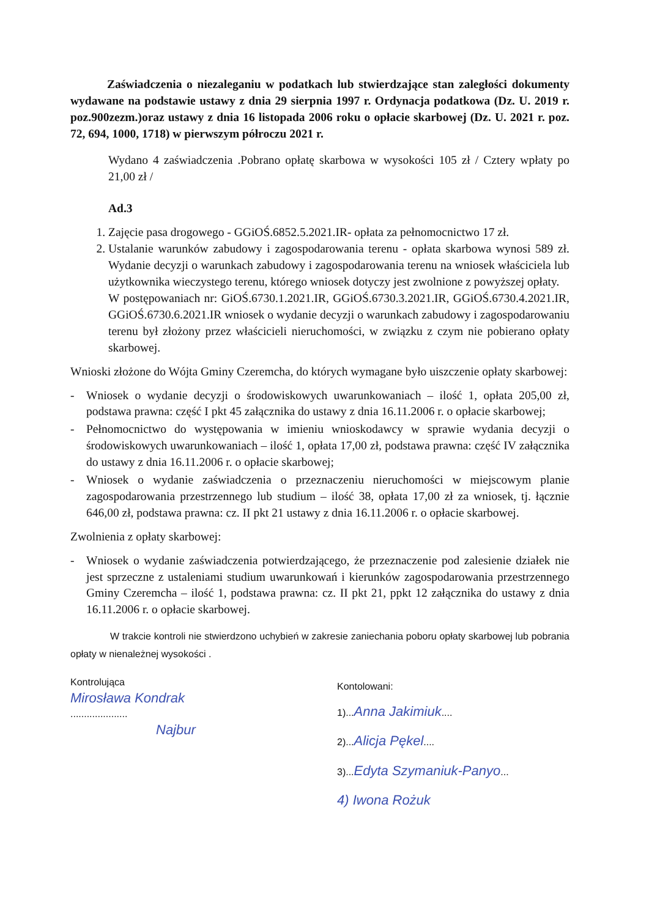Zaświadczenia o niezaleganiu w podatkach lub stwierdzające stan zaległości dokumenty wydawane na podstawie ustawy z dnia 29 sierpnia 1997 r. Ordynacja podatkowa (Dz. U. 2019 r. poz.900zezm.)oraz ustawy z dnia 16 listopada 2006 roku o opłacie skarbowej (Dz. U. 2021 r. poz. 72, 694, 1000, 1718) w pierwszym półroczu 2021 r.
Wydano 4 zaświadczenia .Pobrano opłatę skarbowa w wysokości 105 zł / Cztery wpłaty po 21,00 zł /
Ad.3
1. Zajęcie pasa drogowego - GGiOŚ.6852.5.2021.IR- opłata za pełnomocnictwo 17 zł.
2. Ustalanie warunków zabudowy i zagospodarowania terenu - opłata skarbowa wynosi 589 zł. Wydanie decyzji o warunkach zabudowy i zagospodarowania terenu na wniosek właściciela lub użytkownika wieczystego terenu, którego wniosek dotyczy jest zwolnione z powyższej opłaty.
W postępowaniach nr: GiOŚ.6730.1.2021.IR, GGiOŚ.6730.3.2021.IR, GGiOŚ.6730.4.2021.IR, GGiOŚ.6730.6.2021.IR wniosek o wydanie decyzji o warunkach zabudowy i zagospodarowaniu terenu był złożony przez właścicieli nieruchomości, w związku z czym nie pobierano opłaty skarbowej.
Wnioski złożone do Wójta Gminy Czeremcha, do których wymagane było uiszczenie opłaty skarbowej:
- Wniosek o wydanie decyzji o środowiskowych uwarunkowaniach – ilość 1, opłata 205,00 zł, podstawa prawna: część I pkt 45 załącznika do ustawy z dnia 16.11.2006 r. o opłacie skarbowej;
- Pełnomocnictwo do występowania w imieniu wnioskodawcy w sprawie wydania decyzji o środowiskowych uwarunkowaniach – ilość 1, opłata 17,00 zł, podstawa prawna: część IV załącznika do ustawy z dnia 16.11.2006 r. o opłacie skarbowej;
- Wniosek o wydanie zaświadczenia o przeznaczeniu nieruchomości w miejscowym planie zagospodarowania przestrzennego lub studium – ilość 38, opłata 17,00 zł za wniosek, tj. łącznie 646,00 zł, podstawa prawna: cz. II pkt 21 ustawy z dnia 16.11.2006 r. o opłacie skarbowej.
Zwolnienia z opłaty skarbowej:
- Wniosek o wydanie zaświadczenia potwierdzającego, że przeznaczenie pod zalesienie działek nie jest sprzeczne z ustaleniami studium uwarunkowań i kierunków zagospodarowania przestrzennego Gminy Czeremcha – ilość 1, podstawa prawna: cz. II pkt 21, ppkt 12 załącznika do ustawy z dnia 16.11.2006 r. o opłacie skarbowej.
W trakcie kontroli nie stwierdzono uchybień w zakresie zaniechania poboru opłaty skarbowej lub pobrania opłaty w nienależnej wysokości .
Kontrolująca
Mirosława Kondrak
.....................
Najbur
Kontolowani:
1)...Anna Jakimiuk....
2)...Alicja Pękel....
3)...Edyta Szymaniuk-Panyo...
4) Iwona Rożuk